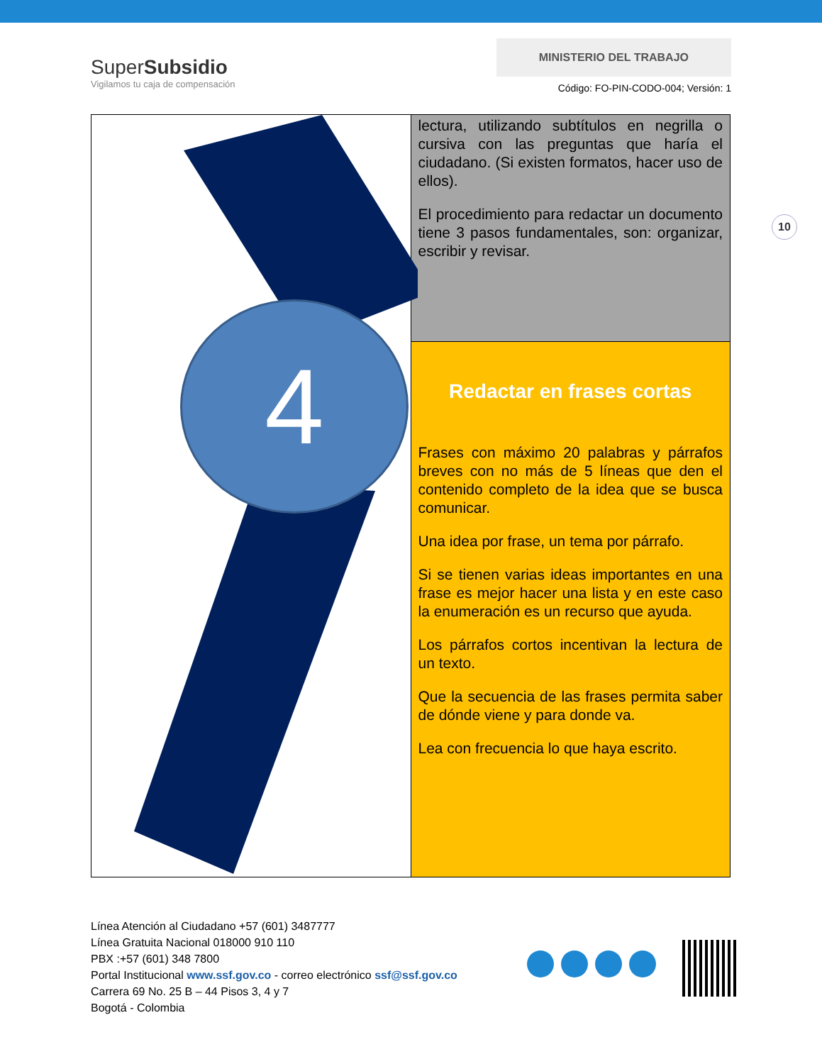SuperSubsidio
Vigilamos tu caja de compensación
MINISTERIO DEL TRABAJO
Código: FO-PIN-CODO-004; Versión: 1
10
| 4 | lectura, utilizando subtítulos en negrilla o cursiva con las preguntas que haría el ciudadano. (Si existen formatos, hacer uso de ellos). El procedimiento para redactar un documento tiene 3 pasos fundamentales, son: organizar, escribir y revisar. |
| | Redactar en frases cortas Frases con máximo 20 palabras y párrafos breves con no más de 5 líneas que den el contenido completo de la idea que se busca comunicar. Una idea por frase, un tema por párrafo. Si se tienen varias ideas importantes en una frase es mejor hacer una lista y en este caso la enumeración es un recurso que ayuda. Los párrafos cortos incentivan la lectura de un texto. Que la secuencia de las frases permita saber de dónde viene y para donde va. Lea con frecuencia lo que haya escrito. |
Línea Atención al Ciudadano +57 (601) 3487777
Línea Gratuita Nacional 018000 910 110
PBX :+57 (601) 348 7800
Portal Institucional www.ssf.gov.co - correo electrónico ssf@ssf.gov.co
Carrera 69 No. 25 B – 44 Pisos 3, 4 y 7
Bogotá - Colombia